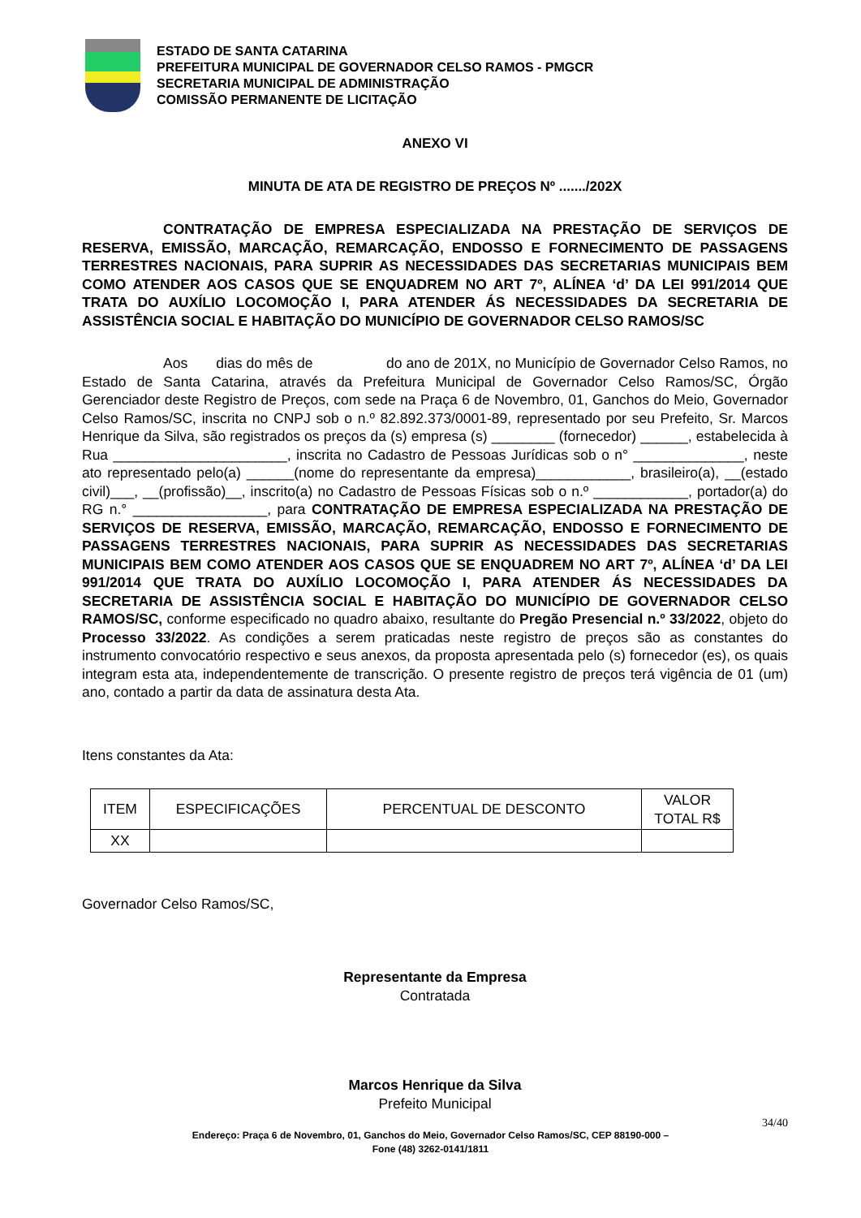ESTADO DE SANTA CATARINA
PREFEITURA MUNICIPAL DE GOVERNADOR CELSO RAMOS - PMGCR
SECRETARIA MUNICIPAL DE ADMINISTRAÇÃO
COMISSÃO PERMANENTE DE LICITAÇÃO
ANEXO VI
MINUTA DE ATA DE REGISTRO DE PREÇOS Nº ......./202X
CONTRATAÇÃO DE EMPRESA ESPECIALIZADA NA PRESTAÇÃO DE SERVIÇOS DE RESERVA, EMISSÃO, MARCAÇÃO, REMARCAÇÃO, ENDOSSO E FORNECIMENTO DE PASSAGENS TERRESTRES NACIONAIS, PARA SUPRIR AS NECESSIDADES DAS SECRETARIAS MUNICIPAIS BEM COMO ATENDER AOS CASOS QUE SE ENQUADREM NO ART 7º, ALÍNEA ‘d’ DA LEI 991/2014 QUE TRATA DO AUXÍLIO LOCOMOÇÃO I, PARA ATENDER ÁS NECESSIDADES DA SECRETARIA DE ASSISTÊNCIA SOCIAL E HABITAÇÃO DO MUNICÍPIO DE GOVERNADOR CELSO RAMOS/SC
Aos dias do mês de do ano de 201X, no Município de Governador Celso Ramos, no Estado de Santa Catarina, através da Prefeitura Municipal de Governador Celso Ramos/SC, Órgão Gerenciador deste Registro de Preços, com sede na Praça 6 de Novembro, 01, Ganchos do Meio, Governador Celso Ramos/SC, inscrita no CNPJ sob o n.º 82.892.373/0001-89, representado por seu Prefeito, Sr. Marcos Henrique da Silva, são registrados os preços da (s) empresa (s) ________ (fornecedor) ______, estabelecida à Rua ______________________, inscrita no Cadastro de Pessoas Jurídicas sob o n° ______________, neste ato representado pelo(a) ______(nome do representante da empresa)____________, brasileiro(a), __(estado civil)___, __(profissão)__, inscrito(a) no Cadastro de Pessoas Físicas sob o n.º ____________, portador(a) do RG n.° _________________, para CONTRATAÇÃO DE EMPRESA ESPECIALIZADA NA PRESTAÇÃO DE SERVIÇOS DE RESERVA, EMISSÃO, MARCAÇÃO, REMARCAÇÃO, ENDOSSO E FORNECIMENTO DE PASSAGENS TERRESTRES NACIONAIS, PARA SUPRIR AS NECESSIDADES DAS SECRETARIAS MUNICIPAIS BEM COMO ATENDER AOS CASOS QUE SE ENQUADREM NO ART 7º, ALÍNEA ‘d’ DA LEI 991/2014 QUE TRATA DO AUXÍLIO LOCOMOÇÃO I, PARA ATENDER ÁS NECESSIDADES DA SECRETARIA DE ASSISTÊNCIA SOCIAL E HABITAÇÃO DO MUNICÍPIO DE GOVERNADOR CELSO RAMOS/SC, conforme especificado no quadro abaixo, resultante do Pregão Presencial n.º 33/2022, objeto do Processo 33/2022. As condições a serem praticadas neste registro de preços são as constantes do instrumento convocatório respectivo e seus anexos, da proposta apresentada pelo (s) fornecedor (es), os quais integram esta ata, independentemente de transcrição. O presente registro de preços terá vigência de 01 (um) ano, contado a partir da data de assinatura desta Ata.
Itens constantes da Ata:
| ITEM | ESPECIFICAÇÕES | PERCENTUAL DE DESCONTO | VALOR TOTAL R$ |
| --- | --- | --- | --- |
| XX | | | |
Governador Celso Ramos/SC,
Representante da Empresa
Contratada
Marcos Henrique da Silva
Prefeito Municipal
34/40
Endereço: Praça 6 de Novembro, 01, Ganchos do Meio, Governador Celso Ramos/SC, CEP 88190-000 –
Fone (48) 3262-0141/1811